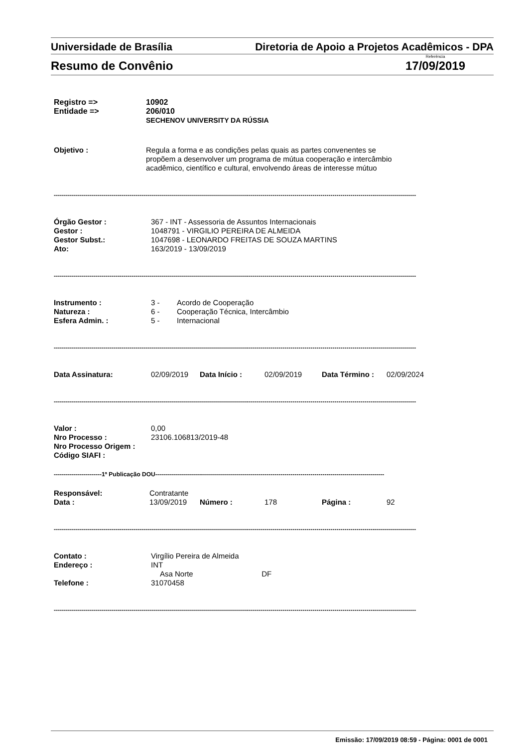Universidade de Brasília Diretoria de Apoio a Projetos Acadêmicos - DPA
Resumo de Convênio Referência
17/09/2019
Registro => 10902
Entidade => 206/010
SECHENOV UNIVERSITY DA RÚSSIA
Objetivo : Regula a forma e as condições pelas quais as partes convenentes se
propõem a desenvolver um programa de mútua cooperação e intercâmbio
acadêmico, científico e cultural, envolvendo áreas de interesse mútuo
--------------------------------------------------------------------------------------------------------------------------------------------------------------------------------------
Órgão Gestor : 367 - INT - Assessoria de Assuntos Internacionais
Gestor : 1048791 - VIRGILIO PEREIRA DE ALMEIDA
Gestor Subst.: 1047698 - LEONARDO FREITAS DE SOUZA MARTINS
Ato: 163/2019 - 13/09/2019
--------------------------------------------------------------------------------------------------------------------------------------------------------------------------------------
Instrumento : 3 - Acordo de Cooperação
Natureza : 6 - Cooperação Técnica, Intercâmbio
Esfera Admin. : 5 - Internacional
--------------------------------------------------------------------------------------------------------------------------------------------------------------------------------------
Data Assinatura: 02/09/2019 Data Início : 02/09/2019 Data Término : 02/09/2024
--------------------------------------------------------------------------------------------------------------------------------------------------------------------------------------
Valor : 0,00
Nro Processo : 23106.106813/2019-48
Nro Processo Origem :
Código SIAFI :
------------------------1ª Publicação DOU-------------------------------------------------------------------------------------------------------------------
Responsável: Contratante
Data : 13/09/2019 Número : 178 Página : 92
--------------------------------------------------------------------------------------------------------------------------------------------------------------------------------------
Contato : Virgílio Pereira de Almeida
Endereço : INT
Asa Norte DF
Telefone : 31070458
--------------------------------------------------------------------------------------------------------------------------------------------------------------------------------------
Emissão: 17/09/2019 08:59 - Página: 0001 de 0001